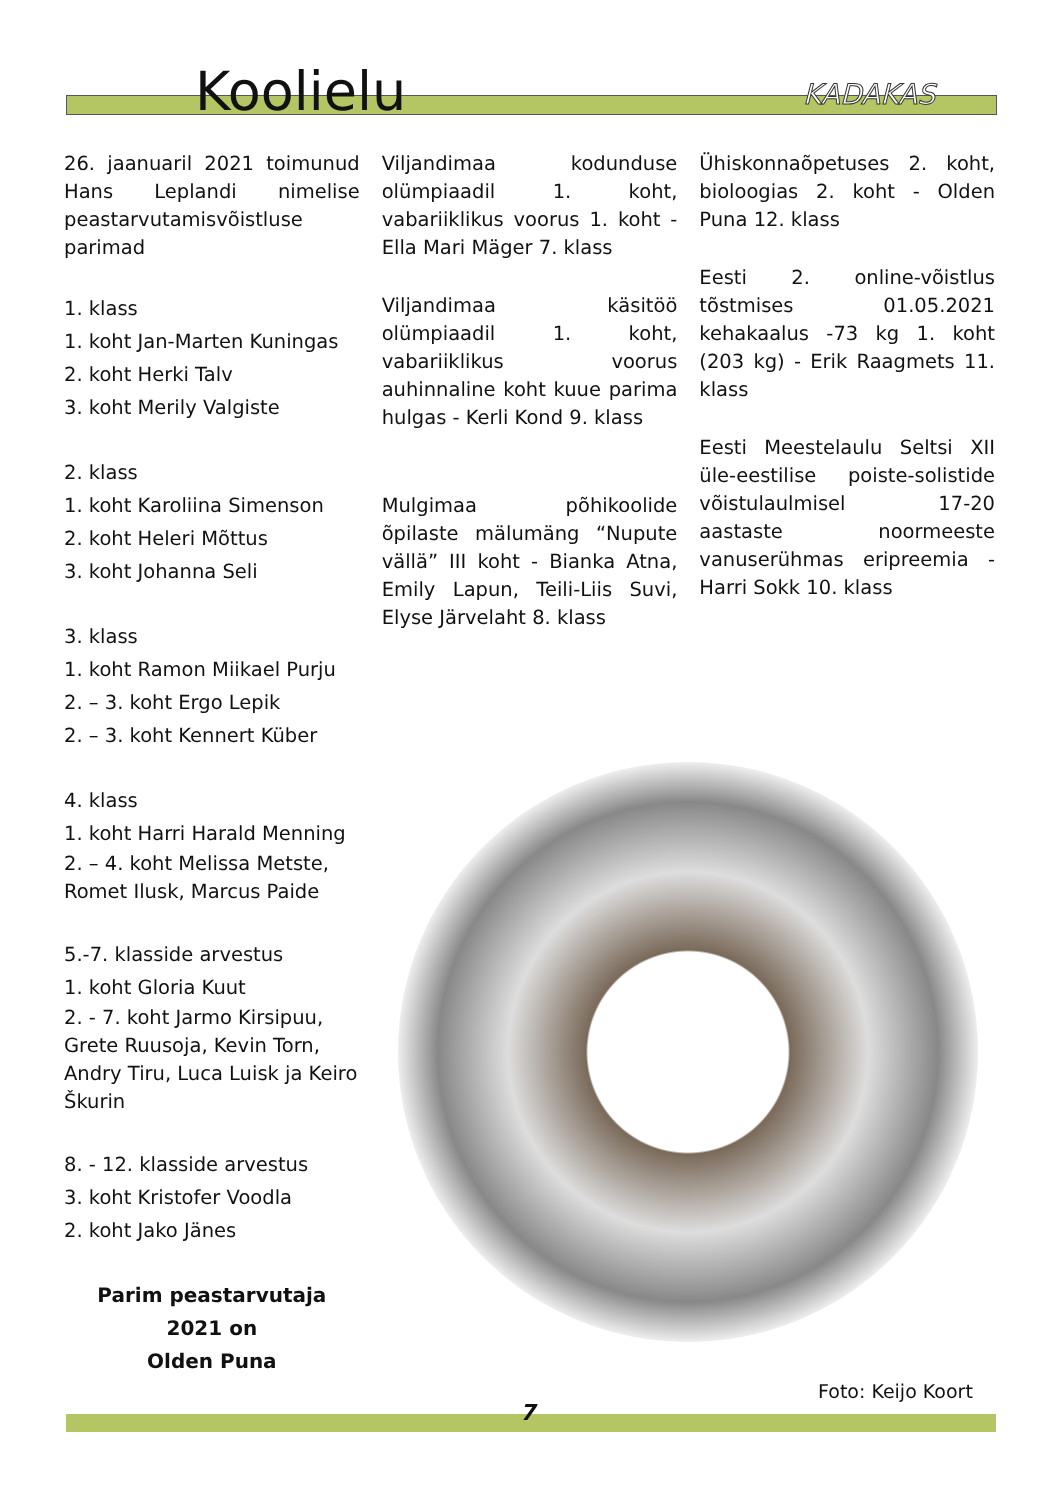Koolielu
KADAKAS
26. jaanuaril 2021 toimunud Hans Leplandi nimelise peastarvutamisvõistluse parimad
1. klass
1. koht Jan-Marten Kuningas
2. koht Herki Talv
3. koht Merily Valgiste
2. klass
1. koht Karoliina Simenson
2. koht Heleri Mõttus
3. koht Johanna Seli
3. klass
1. koht Ramon Miikael Purju
2. – 3. koht Ergo Lepik
2. – 3. koht Kennert Küber
4. klass
1. koht Harri Harald Menning
2. – 4. koht Melissa Metste, Romet Ilusk, Marcus Paide
5.-7. klasside arvestus
1. koht Gloria Kuut
2. - 7. koht Jarmo Kirsipuu, Grete Ruusoja, Kevin Torn, Andry Tiru, Luca Luisk ja Keiro Škurin
8. - 12. klasside arvestus
3. koht Kristofer Voodla
2. koht Jako Jänes
Parim peastarvutaja
2021 on
Olden Puna
Viljandimaa kodunduse olümpiaadil 1. koht, vabariiklikus voorus 1. koht - Ella Mari Mäger 7. klass
Viljandimaa käsitöö olümpiaadil 1. koht, vabariiklikus voorus auhinnaline koht kuue parima hulgas - Kerli Kond 9. klass
Mulgimaa põhikoolide õpilaste mälumäng “Nupute vällä” III koht - Bianka Atna, Emily Lapun, Teili-Liis Suvi, Elyse Järvelaht 8. klass
Ühiskonnaõpetuses 2. koht, bioloogias 2. koht - Olden Puna 12. klass
Eesti 2. online-võistlus tõstmises 01.05.2021 kehakaalus -73 kg 1. koht (203 kg) - Erik Raagmets 11. klass
Eesti Meestelaulu Seltsi XII üle-eestilise poiste-solistide võistulaulmisel 17-20 aastaste noormeeste vanuserühmas eripreemia - Harri Sokk 10. klass
Foto: Keijo Koort
7